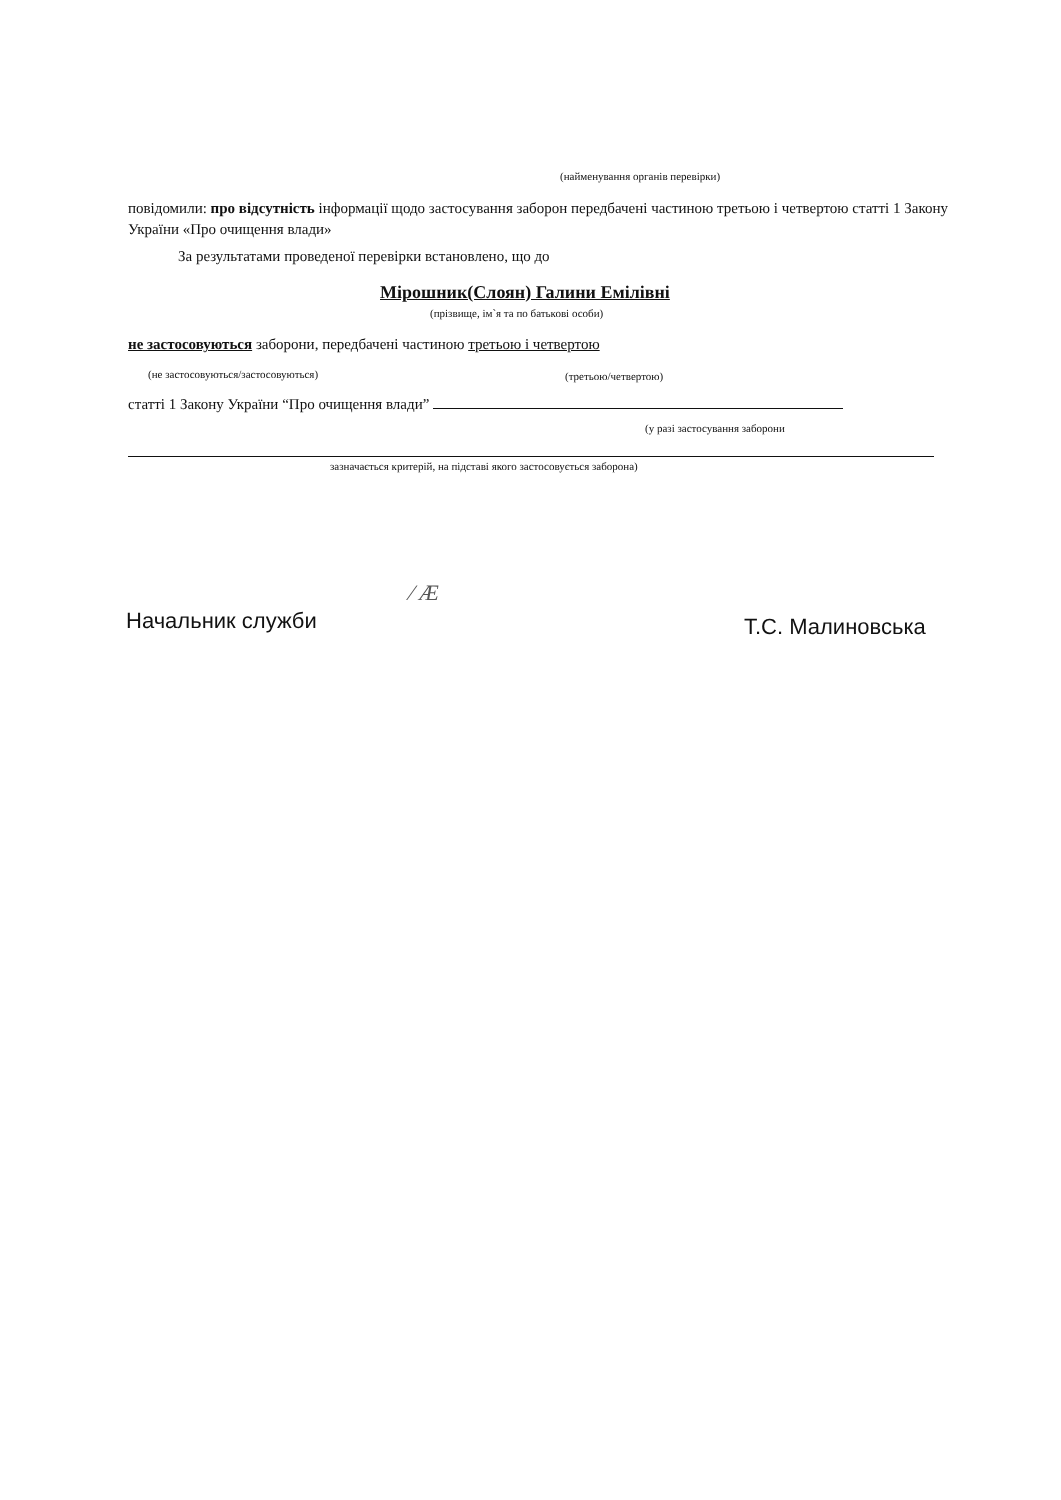(найменування органів перевірки)
повідомили: про відсутність інформації щодо застосування заборон передбачені частиною третьою і четвертою статті 1 Закону України «Про очищення влади»
За результатами проведеної перевірки встановлено, що до
Мірошник(Слоян) Галини Емілівні
(прізвище, ім`я та по батькові особи)
не застосовуються заборони, передбачені частиною третьою і четвертою
(не застосовуються/застосовуються)
(третьою/четвертою)
статті 1 Закону України “Про очищення влади”
(у разі застосування заборони
зазначається критерій, на підставі якого застосовується заборона)
Начальник служби
∕ Ӕ
Т.С. Малиновська